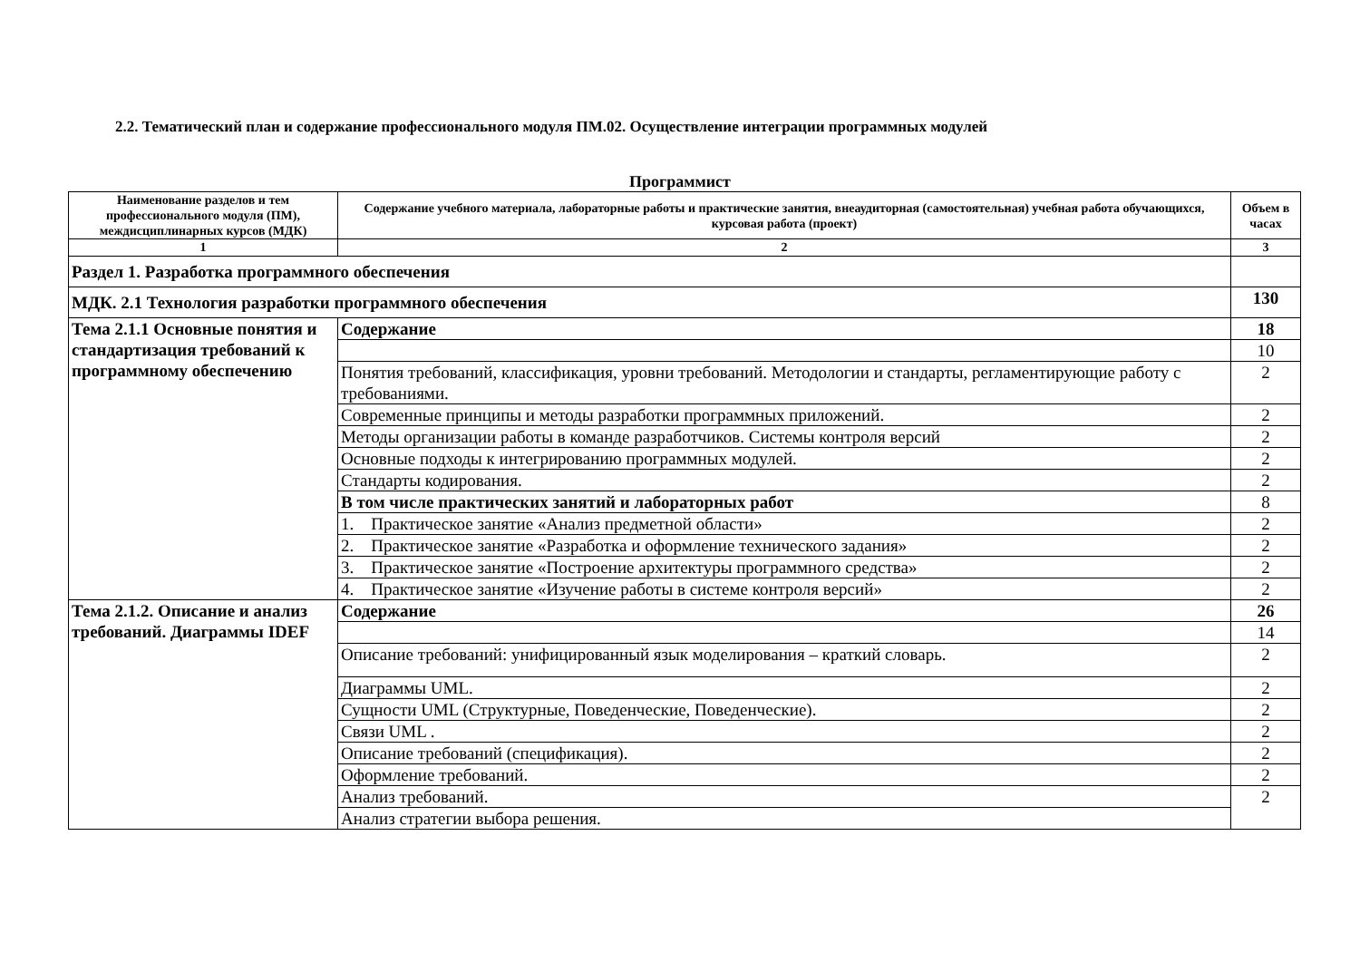2.2. Тематический план и содержание профессионального модуля ПМ.02. Осуществление интеграции программных модулей
Программист
| Наименование разделов и тем профессионального модуля (ПМ), междисциплинарных курсов (МДК) | Содержание учебного материала, лабораторные работы и практические занятия, внеаудиторная (самостоятельная) учебная работа обучающихся, курсовая работа (проект) | Объем в часах |
| --- | --- | --- |
| 1 | 2 | 3 |
| Раздел 1. Разработка программного обеспечения | | |
| МДК. 2.1 Технология разработки программного обеспечения | | 130 |
| Тема 2.1.1 Основные понятия и стандартизация требований к программному обеспечению | Содержание | 18 |
| | | 10 |
| | Понятия требований, классификация, уровни требований. Методологии и стандарты, регламентирующие работу с требованиями. | 2 |
| | Современные принципы и методы разработки программных приложений. | 2 |
| | Методы организации работы в команде разработчиков. Системы контроля версий | 2 |
| | Основные подходы к интегрированию программных модулей. | 2 |
| | Стандарты кодирования. | 2 |
| | В том числе практических занятий и лабораторных работ | 8 |
| | 1. Практическое занятие «Анализ предметной области» | 2 |
| | 2. Практическое занятие «Разработка и оформление технического задания» | 2 |
| | 3. Практическое занятие «Построение архитектуры программного средства» | 2 |
| | 4. Практическое занятие «Изучение работы в системе контроля версий» | 2 |
| Тема 2.1.2. Описание и анализ требований. Диаграммы IDEF | Содержание | 26 |
| | | 14 |
| | Описание требований: унифицированный язык моделирования – краткий словарь. | 2 |
| | Диаграммы UML. | 2 |
| | Сущности UML (Структурные, Поведенческие, Поведенческие). | 2 |
| | Связи UML . | 2 |
| | Описание требований (спецификация). | 2 |
| | Оформление требований. | 2 |
| | Анализ требований. | 2 |
| | Анализ стратегии выбора решения. | |